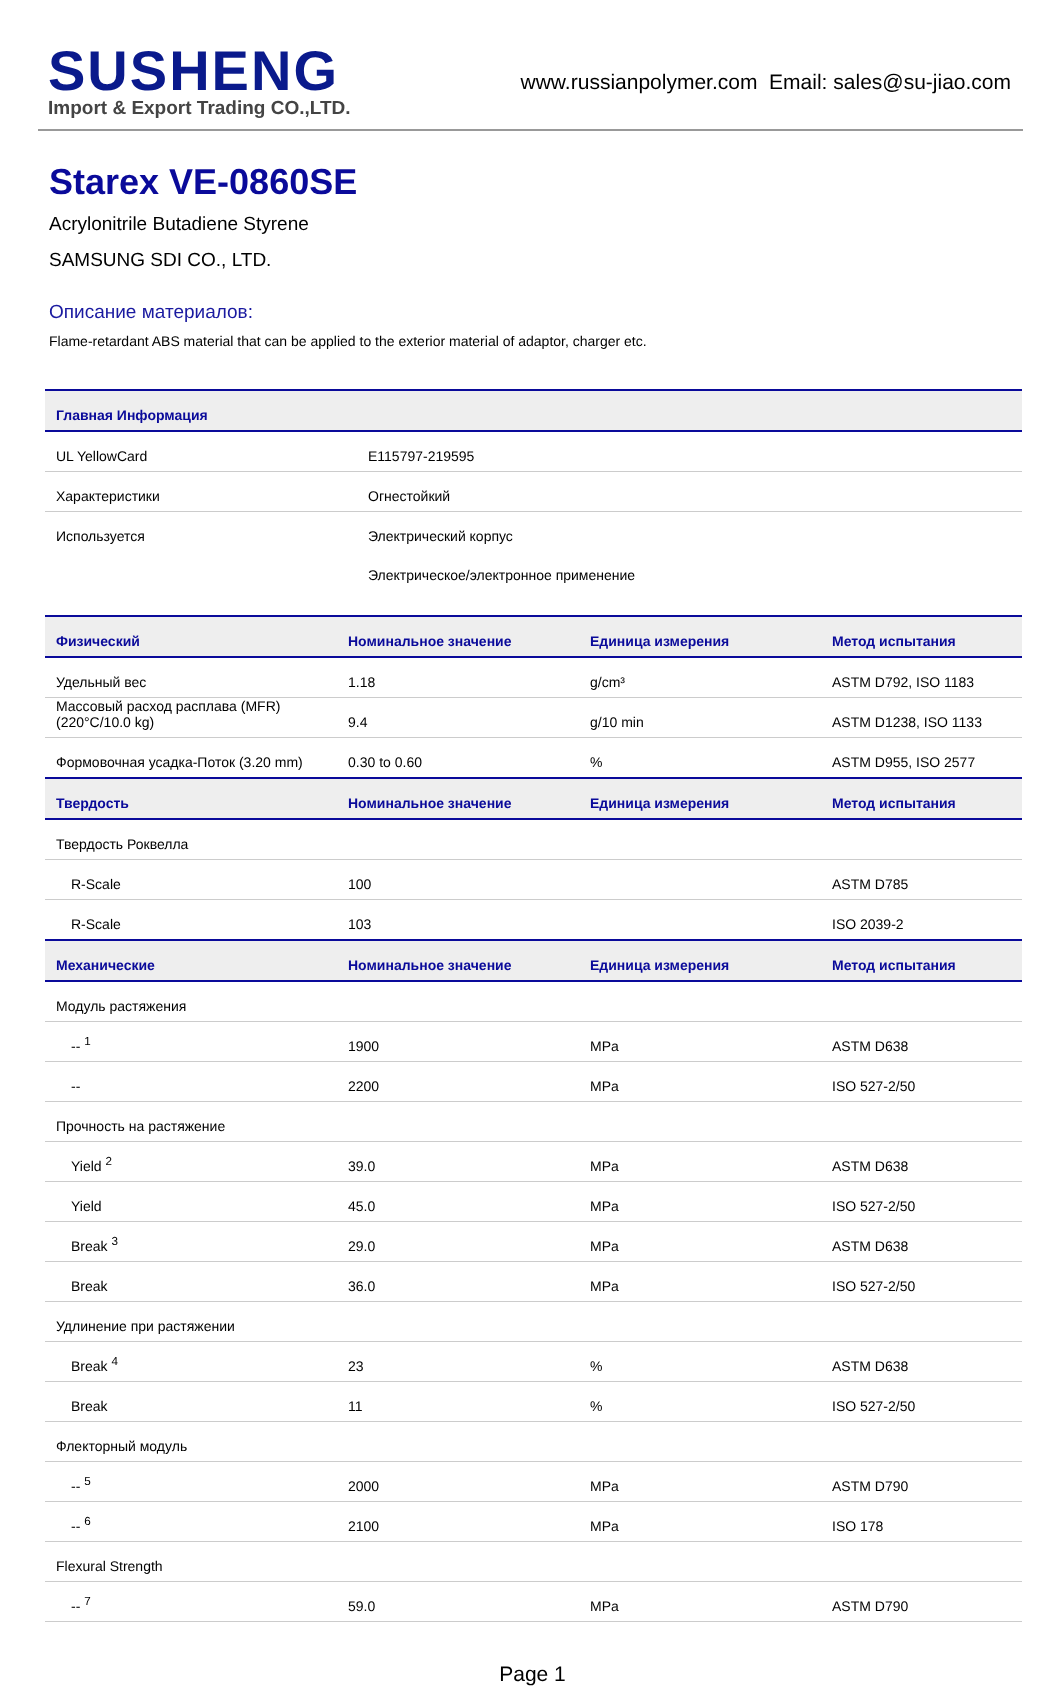SUSHENG
Import & Export Trading CO.,LTD.
www.russianpolymer.com Email: sales@su-jiao.com
Starex VE-0860SE
Acrylonitrile Butadiene Styrene
SAMSUNG SDI CO., LTD.
Описание материалов:
Flame-retardant ABS material that can be applied to the exterior material of adaptor, charger etc.
| Главная Информация | |
| --- | --- |
| UL YellowCard | E115797-219595 |
| Характеристики | Огнестойкий |
| Используется | Электрический корпус |
| | Электрическое/электронное применение |
| Физический | Номинальное значение | Единица измерения | Метод испытания |
| --- | --- | --- | --- |
| Удельный вес | 1.18 | g/cm³ | ASTM D792, ISO 1183 |
| Массовый расход расплава (MFR) (220°C/10.0 kg) | 9.4 | g/10 min | ASTM D1238, ISO 1133 |
| Формовочная усадка-Поток (3.20 mm) | 0.30 to 0.60 | % | ASTM D955, ISO 2577 |
| Твердость | Номинальное значение | Единица измерения | Метод испытания |
| Твердость Роквелла | | | |
| R-Scale | 100 | | ASTM D785 |
| R-Scale | 103 | | ISO 2039-2 |
| Механические | Номинальное значение | Единица измерения | Метод испытания |
| Модуль растяжения | | | |
| -- <sup>1</sup> | 1900 | MPa | ASTM D638 |
| -- | 2200 | MPa | ISO 527-2/50 |
| Прочность на растяжение | | | |
| Yield <sup>2</sup> | 39.0 | MPa | ASTM D638 |
| Yield | 45.0 | MPa | ISO 527-2/50 |
| Break <sup>3</sup> | 29.0 | MPa | ASTM D638 |
| Break | 36.0 | MPa | ISO 527-2/50 |
| Удлинение при растяжении | | | |
| Break <sup>4</sup> | 23 | % | ASTM D638 |
| Break | 11 | % | ISO 527-2/50 |
| Флекторный модуль | | | |
| -- <sup>5</sup> | 2000 | MPa | ASTM D790 |
| -- <sup>6</sup> | 2100 | MPa | ISO 178 |
| Flexural Strength | | | |
| -- <sup>7</sup> | 59.0 | MPa | ASTM D790 |
Page 1